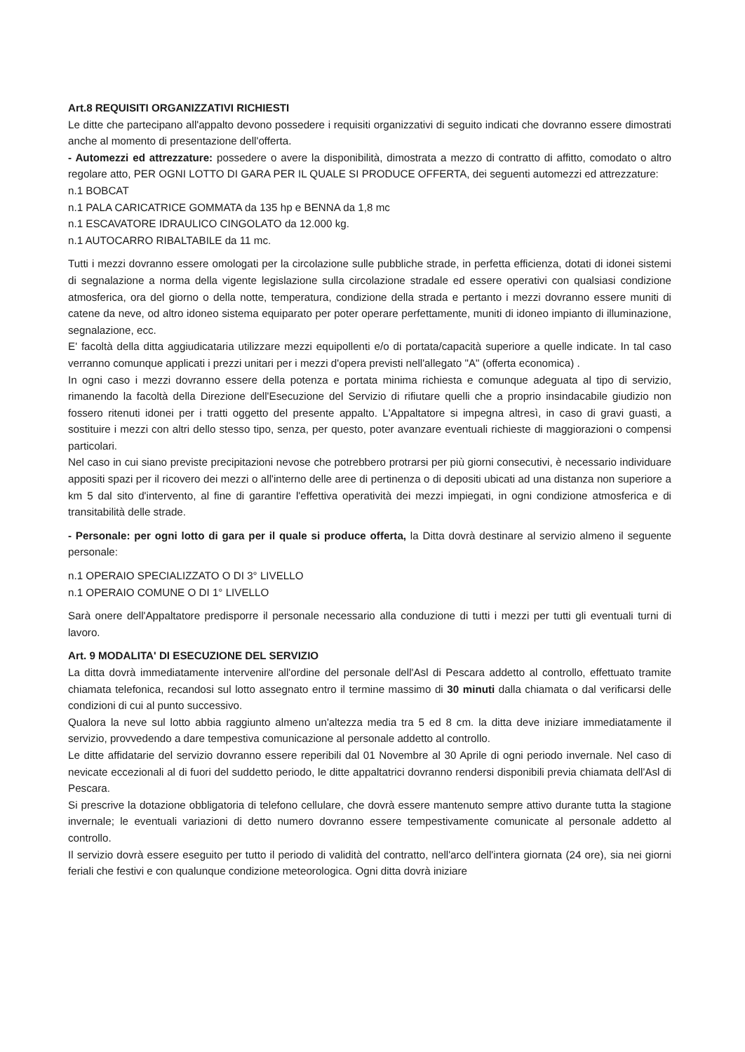Art.8 REQUISITI ORGANIZZATIVI RICHIESTI
Le ditte che partecipano all'appalto devono possedere i requisiti organizzativi di seguito indicati che dovranno essere dimostrati anche al momento di presentazione dell'offerta.
- Automezzi ed attrezzature: possedere o avere la disponibilità, dimostrata a mezzo di contratto di affitto, comodato o altro regolare atto, PER OGNI LOTTO DI GARA PER IL QUALE SI PRODUCE OFFERTA, dei seguenti automezzi ed attrezzature:
n.1 BOBCAT
n.1 PALA CARICATRICE GOMMATA da 135 hp e BENNA da 1,8 mc
n.1 ESCAVATORE IDRAULICO CINGOLATO da 12.000 kg.
n.1 AUTOCARRO RIBALTABILE da 11 mc.
Tutti i mezzi dovranno essere omologati per la circolazione sulle pubbliche strade, in perfetta efficienza, dotati di idonei sistemi di segnalazione a norma della vigente legislazione sulla circolazione stradale ed essere operativi con qualsiasi condizione atmosferica, ora del giorno o della notte, temperatura, condizione della strada e pertanto i mezzi dovranno essere muniti di catene da neve, od altro idoneo sistema equiparato per poter operare perfettamente, muniti di idoneo impianto di illuminazione, segnalazione, ecc.
E' facoltà della ditta aggiudicataria utilizzare mezzi equipollenti e/o di portata/capacità superiore a quelle indicate. In tal caso verranno comunque applicati i prezzi unitari per i mezzi d'opera previsti nell'allegato "A" (offerta economica) .
In ogni caso i mezzi dovranno essere della potenza e portata minima richiesta e comunque adeguata al tipo di servizio, rimanendo la facoltà della Direzione dell'Esecuzione del Servizio di rifiutare quelli che a proprio insindacabile giudizio non fossero ritenuti idonei per i tratti oggetto del presente appalto. L'Appaltatore si impegna altresì, in caso di gravi guasti, a sostituire i mezzi con altri dello stesso tipo, senza, per questo, poter avanzare eventuali richieste di maggiorazioni o compensi particolari.
Nel caso in cui siano previste precipitazioni nevose che potrebbero protrarsi per più giorni consecutivi, è necessario individuare appositi spazi per il ricovero dei mezzi o all'interno delle aree di pertinenza o di depositi ubicati ad una distanza non superiore a km 5 dal sito d'intervento, al fine di garantire l'effettiva operatività dei mezzi impiegati, in ogni condizione atmosferica e di transitabilità delle strade.
- Personale: per ogni lotto di gara per il quale si produce offerta, la Ditta dovrà destinare al servizio almeno il seguente personale:
n.1 OPERAIO SPECIALIZZATO O DI 3° LIVELLO
n.1 OPERAIO COMUNE O DI 1° LIVELLO
Sarà onere dell'Appaltatore predisporre il personale necessario alla conduzione di tutti i mezzi per tutti gli eventuali turni di lavoro.
Art. 9 MODALITA' DI ESECUZIONE DEL SERVIZIO
La ditta dovrà immediatamente intervenire all'ordine del personale dell'Asl di Pescara addetto al controllo, effettuato tramite chiamata telefonica, recandosi sul lotto assegnato entro il termine massimo di 30 minuti dalla chiamata o dal verificarsi delle condizioni di cui al punto successivo.
Qualora la neve sul lotto abbia raggiunto almeno un'altezza media tra 5 ed 8 cm. la ditta deve iniziare immediatamente il servizio, provvedendo a dare tempestiva comunicazione al personale addetto al controllo.
Le ditte affidatarie del servizio dovranno essere reperibili dal 01 Novembre al 30 Aprile di ogni periodo invernale. Nel caso di nevicate eccezionali al di fuori del suddetto periodo, le ditte appaltatrici dovranno rendersi disponibili previa chiamata dell'Asl di Pescara.
Si prescrive la dotazione obbligatoria di telefono cellulare, che dovrà essere mantenuto sempre attivo durante tutta la stagione invernale; le eventuali variazioni di detto numero dovranno essere tempestivamente comunicate al personale addetto al controllo.
Il servizio dovrà essere eseguito per tutto il periodo di validità del contratto, nell'arco dell'intera giornata (24 ore), sia nei giorni feriali che festivi e con qualunque condizione meteorologica. Ogni ditta dovrà iniziare